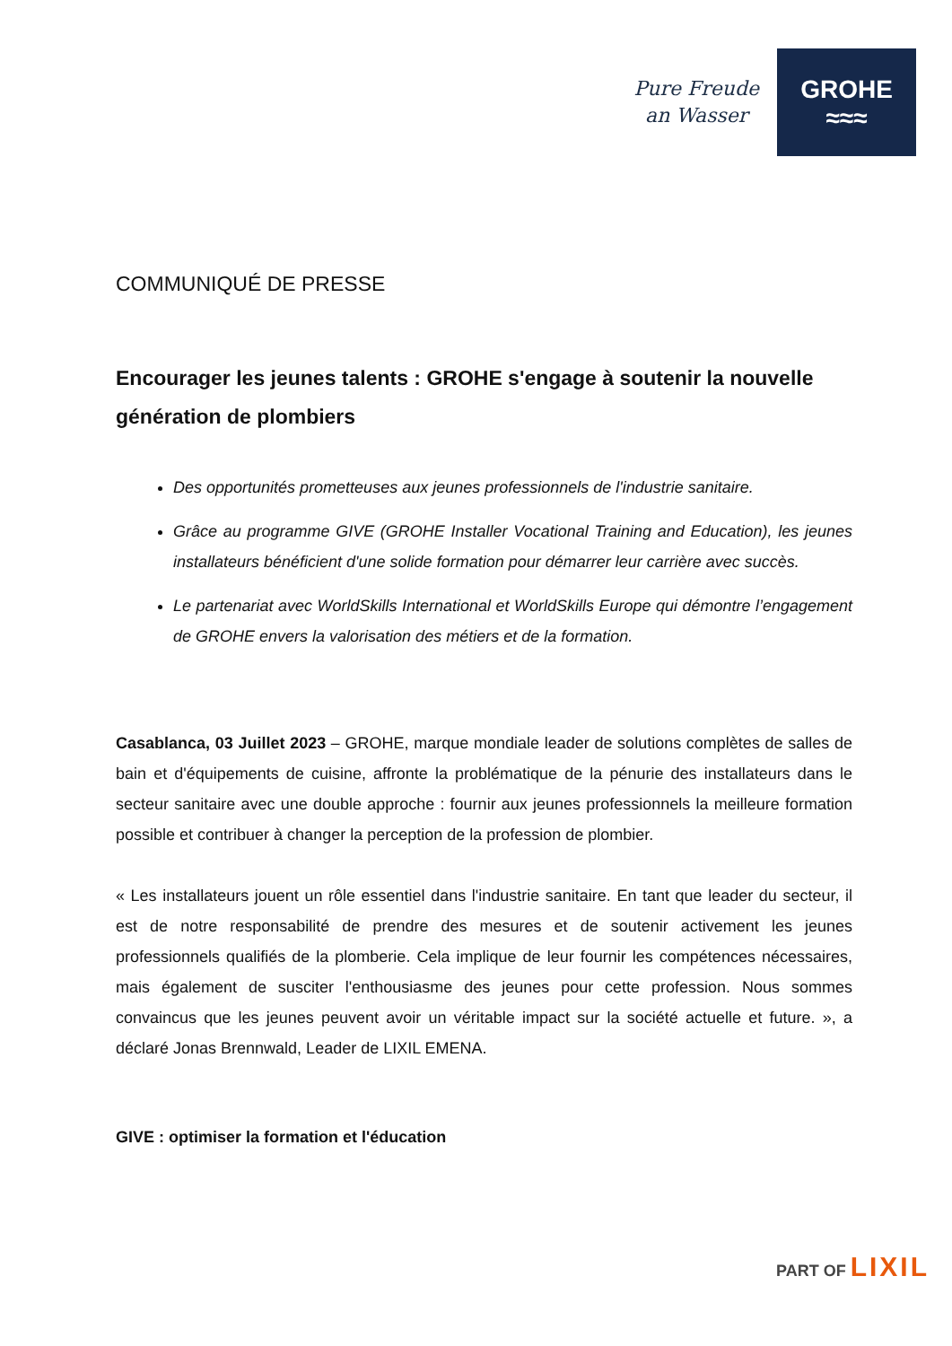Pure Freude
an Wasser
GROHE
≈≈≈
COMMUNIQUÉ DE PRESSE
Encourager les jeunes talents : GROHE s'engage à soutenir la nouvelle génération de plombiers
Des opportunités prometteuses aux jeunes professionnels de l'industrie sanitaire.
Grâce au programme GIVE (GROHE Installer Vocational Training and Education), les jeunes installateurs bénéficient d'une solide formation pour démarrer leur carrière avec succès.
Le partenariat avec WorldSkills International et WorldSkills Europe qui démontre l’engagement de GROHE envers la valorisation des métiers et de la formation.
Casablanca, 03 Juillet 2023 – GROHE, marque mondiale leader de solutions complètes de salles de bain et d'équipements de cuisine, affronte la problématique de la pénurie des installateurs dans le secteur sanitaire avec une double approche : fournir aux jeunes professionnels la meilleure formation possible et contribuer à changer la perception de la profession de plombier.
« Les installateurs jouent un rôle essentiel dans l'industrie sanitaire. En tant que leader du secteur, il est de notre responsabilité de prendre des mesures et de soutenir activement les jeunes professionnels qualifiés de la plomberie. Cela implique de leur fournir les compétences nécessaires, mais également de susciter l'enthousiasme des jeunes pour cette profession. Nous sommes convaincus que les jeunes peuvent avoir un véritable impact sur la société actuelle et future. », a déclaré Jonas Brennwald, Leader de LIXIL EMENA.
GIVE : optimiser la formation et l'éducation
PART OF LIXIL